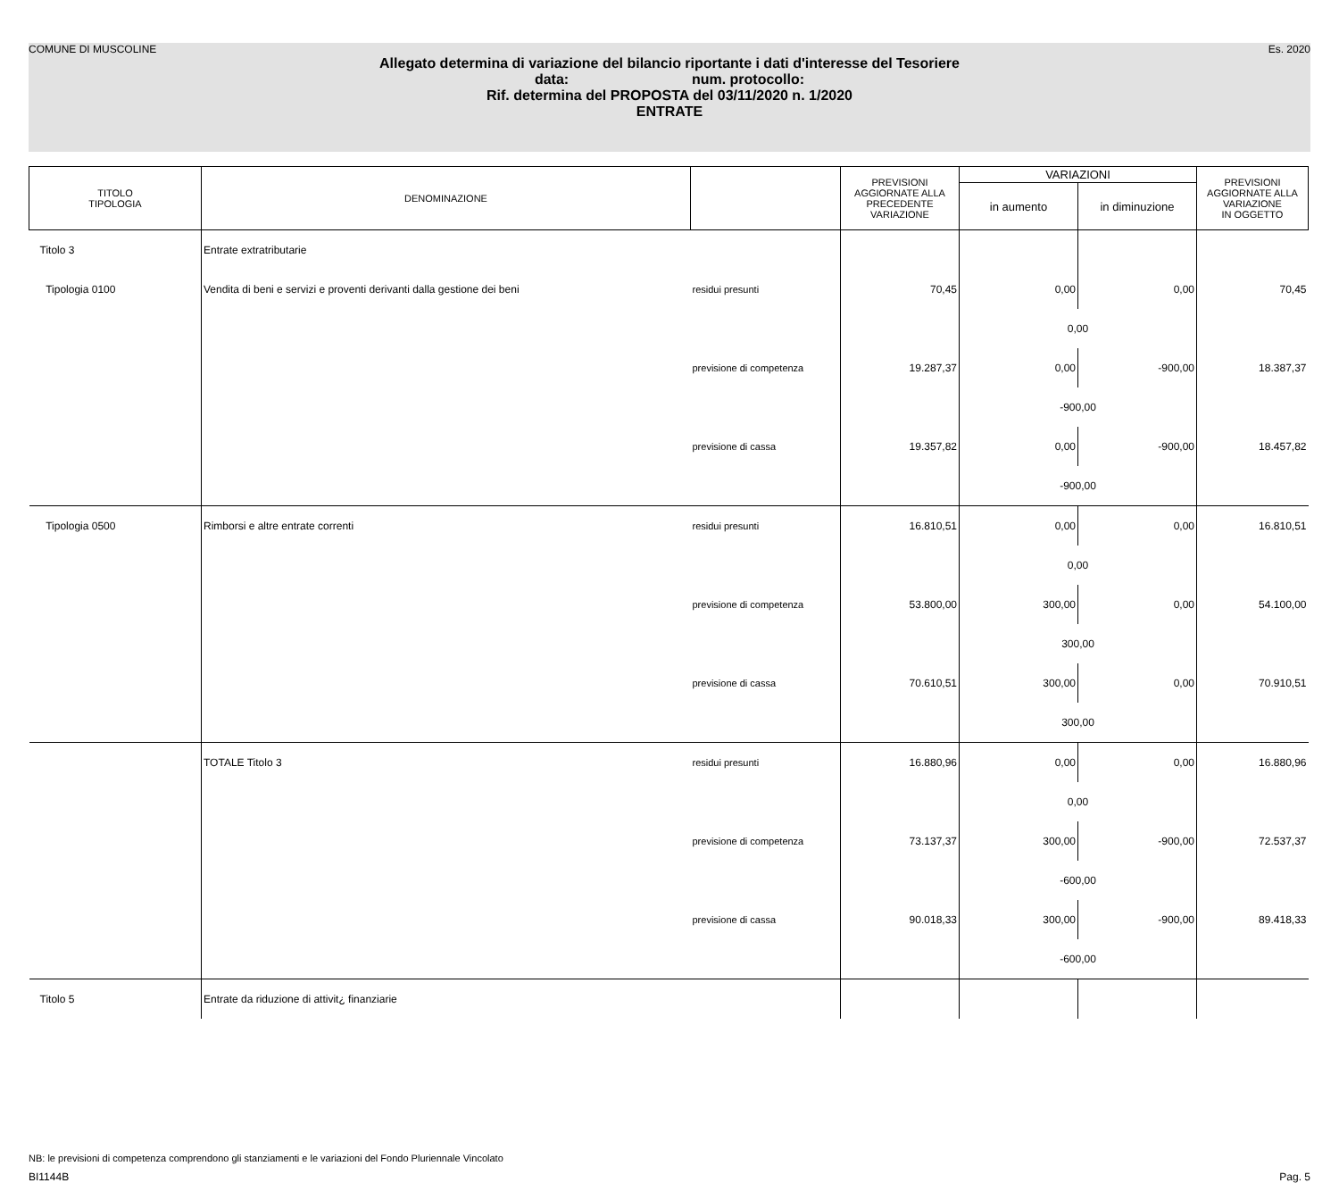COMUNE DI MUSCOLINE Es. 2020
Allegato determina di variazione del bilancio riportante i dati d'interesse del Tesoriere
data: num. protocollo:
Rif. determina del PROPOSTA del 03/11/2020 n. 1/2020
ENTRATE
| TITOLO TIPOLOGIA | DENOMINAZIONE | | PREVISIONI AGGIORNATE ALLA PRECEDENTE VARIAZIONE | VARIAZIONI | | PREVISIONI AGGIORNATE ALLA VARIAZIONE IN OGGETTO |
| --- | --- | --- | --- | --- | --- | --- |
| | | | | in aumento | in diminuzione | |
| Titolo 3 | Entrate extratributarie | | | | | |
| Tipologia 0100 | Vendita di beni e servizi e proventi derivanti dalla gestione dei beni | residui presunti | 70,45 | 0,00 | 0,00 | 70,45 |
| | | | | 0,00 | | |
| | | previsione di competenza | 19.287,37 | 0,00 | -900,00 | 18.387,37 |
| | | | | -900,00 | | |
| | | previsione di cassa | 19.357,82 | 0,00 | -900,00 | 18.457,82 |
| | | | | -900,00 | | |
| Tipologia 0500 | Rimborsi e altre entrate correnti | residui presunti | 16.810,51 | 0,00 | 0,00 | 16.810,51 |
| | | | | 0,00 | | |
| | | previsione di competenza | 53.800,00 | 300,00 | 0,00 | 54.100,00 |
| | | | | 300,00 | | |
| | | previsione di cassa | 70.610,51 | 300,00 | 0,00 | 70.910,51 |
| | | | | 300,00 | | |
| | TOTALE Titolo 3 | residui presunti | 16.880,96 | 0,00 | 0,00 | 16.880,96 |
| | | | | 0,00 | | |
| | | previsione di competenza | 73.137,37 | 300,00 | -900,00 | 72.537,37 |
| | | | | -600,00 | | |
| | | previsione di cassa | 90.018,33 | 300,00 | -900,00 | 89.418,33 |
| | | | | -600,00 | | |
| Titolo 5 | Entrate da riduzione di attivit¿ finanziarie | | | | | |
NB: le previsioni di competenza comprendono gli stanziamenti e le variazioni del Fondo Pluriennale Vincolato
BI1144B Pag. 5